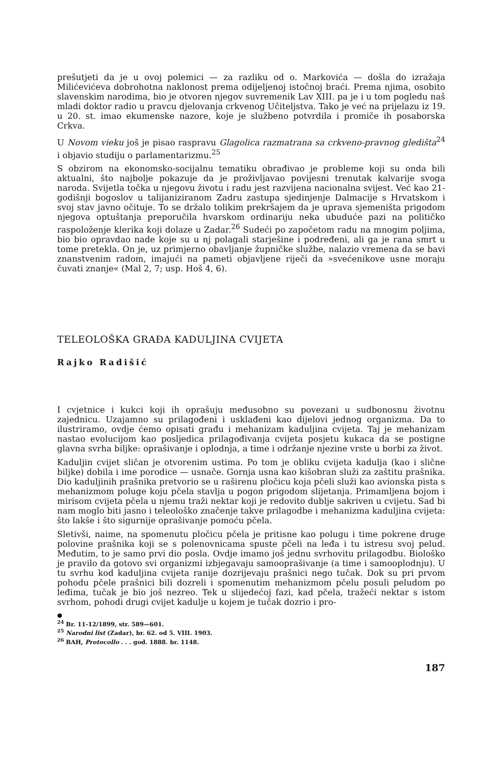prešutjeti da je u ovoj polemici — za razliku od o. Markovića — došla do izražaja Milićevićeva dobrohotna naklonost prema odijeljenoj istočnoj braći. Prema njima, osobito slavenskim narodima, bio je otvoren njegov suvremenik Lav XIII. pa je i u tom pogledu naš mladi doktor radio u pravcu djelovanja crkvenog Učiteljstva. Tako je već na prijelazu iz 19. u 20. st. imao ekumenske nazore, koje je službeno potvrdila i promiče ih posaborska Crkva.
U Novom vieku još je pisao raspravu Glagolica razmatrana sa crkveno-pravnog gledišta<sup>24</sup> i objavio studiju o parlamentarizmu.<sup>25</sup>
S obzirom na ekonomsko-socijalnu tematiku obrađivao je probleme koji su onda bili aktualni, što najbolje pokazuje da je proživljavao povijesni trenutak kalvarije svoga naroda. Svijetla točka u njegovu životu i radu jest razvijena nacionalna svijest. Već kao 21-godišnji bogoslov u talijaniziranom Zadru zastupa sjedinjenje Dalmacije s Hrvatskom i svoj stav javno očituje. To se držalo tolikim prekršajem da je uprava sjemeništa prigodom njegova optuštanja preporučila hvarskom ordinariju neka ubuduće pazi na političko raspoloženje klerika koji dolaze u Zadar.<sup>26</sup> Sudeći po započetom radu na mnogim poljima, bio bio opravdao nade koje su u nj polagali starješine i podređeni, ali ga je rana smrt u tome pretekla. On je, uz primjerno obavljanje župničke službe, nalazio vremena da se bavi znanstvenim radom, imajući na pameti objavljene riječi da »svećenikove usne moraju čuvati znanje« (Mal 2, 7; usp. Hoš 4, 6).
TELEOLOŠKA GRAĐA KADULJINA CVIJETA
Rajko Radišić
I cvjetnice i kukci koji ih oprašuju međusobno su povezani u sudbonosnu životnu zajednicu. Uzajamno su prilagođeni i usklađeni kao dijelovi jednog organizma. Da to ilustriramo, ovdje ćemo opisati građu i mehanizam kaduljina cvijeta. Taj je mehanizam nastao evolucijom kao posljedica prilagođivanja cvijeta posjetu kukaca da se postigne glavna svrha biljke: oprašivanje i oplodnja, a time i održanje njezine vrste u borbi za život.
Kaduljin cvijet sličan je otvorenim ustima. Po tom je obliku cvijeta kadulja (kao i slične biljke) dobila i ime porodice — usnače. Gornja usna kao kišobran služi za zaštitu prašnika. Dio kaduljinih prašnika pretvorio se u raširenu pločicu koja pčeli služi kao avionska pista s mehanizmom poluge koju pčela stavlja u pogon prigodom slijetanja. Primamljena bojom i mirisom cvijeta pčela u njemu traži nektar koji je redovito dublje sakriven u cvijetu. Sad bi nam moglo biti jasno i teleološko značenje takve prilagodbe i mehanizma kaduljina cvijeta: što lakše i što sigurnije oprašivanje pomoću pčela.
Sletivši, naime, na spomenutu pločicu pčela je pritisne kao polugu i time pokrene druge polovine prašnika koji se s polenovnicama spuste pčeli na leđa i tu istresu svoj pelud. Međutim, to je samo prvi dio posla. Ovdje imamo još jednu svrhovitu prilagodbu. Biološko je pravilo da gotovo svi organizmi izbjegavaju samooprašivanje (a time i samooplodnju). U tu svrhu kod kaduljina cvijeta ranije dozrijevaju prašnici nego tučak. Dok su pri prvom pohodu pčele prašnici bili dozreli i spomenutim mehanizmom pčelu posuli peludom po leđima, tučak je bio još nezreo. Tek u slijedećoj fazi, kad pčela, tražeći nektar s istom svrhom, pohodi drugi cvijet kadulje u kojem je tučak dozrio i pro-
●
<sup>24</sup> Br. 11-12/1899, str. 589—601.
<sup>25</sup> Narodni list (Zadar), br. 62. od 5. VIII. 1903.
<sup>26</sup> BAH, Protocollo . . . god. 1888. br. 1148.
187